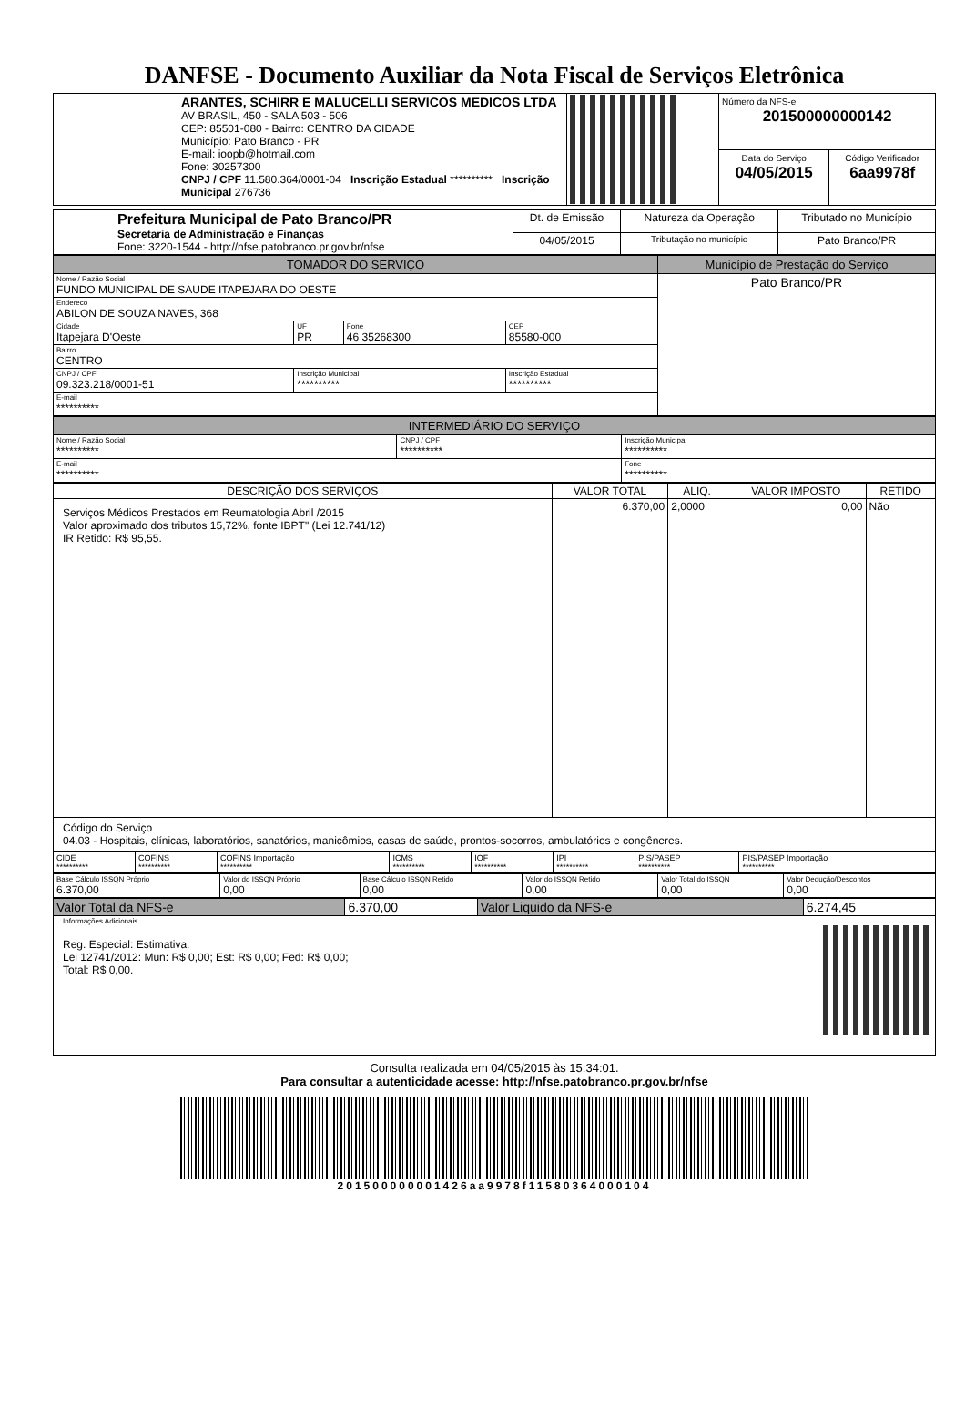DANFSE - Documento Auxiliar da Nota Fiscal de Serviços Eletrônica
| ARANTES, SCHIRR E MALUCELLI SERVICOS MEDICOS LTDA AV BRASIL, 450 - SALA 503 - 506 CEP: 85501-080 - Bairro: CENTRO DA CIDADE Município: Pato Branco - PR E-mail: ioopb@hotmail.com Fone: 30257300 CNPJ / CPF 11.580.364/0001-04 Inscrição Estadual ********** Inscrição Municipal 276736 | | Número da NFS-e 201500000000142 | |
| | | Data do Serviço 04/05/2015 | Código Verificador 6aa9978f |
| Prefeitura Municipal de Pato Branco/PR Secretaria de Administração e Finanças Fone: 3220-1544 - http://nfse.patobranco.pr.gov.br/nfse | Dt. de Emissão | Natureza da Operação | Tributado no Município |
| | 04/05/2015 | Tributação no município | Pato Branco/PR |
| TOMADOR DO SERVIÇO | | | | Município de Prestação do Serviço |
| Nome / Razão Social FUNDO MUNICIPAL DE SAUDE ITAPEJARA DO OESTE | | | | Pato Branco/PR |
| Endereco ABILON DE SOUZA NAVES, 368 | | | | |
| Cidade Itapejara D'Oeste | UF PR | Fone 46 35268300 | CEP 85580-000 | |
| Bairro CENTRO | | | | |
| CNPJ / CPF 09.323.218/0001-51 | Inscrição Municipal ********** | | Inscrição Estadual ********** | |
| E-mail ********** | | | | |
| INTERMEDIÁRIO DO SERVIÇO | | |
| Nome / Razão Social ********** | CNPJ / CPF ********** | Inscrição Municipal ********** |
| E-mail ********** | | Fone ********** |
| DESCRIÇÃO DOS SERVIÇOS | VALOR TOTAL | ALIQ. | VALOR IMPOSTO | RETIDO |
| --- | --- | --- | --- | --- |
| Serviços Médicos Prestados em Reumatologia Abril /2015 Valor aproximado dos tributos 15,72%, fonte IBPT" (Lei 12.741/12) IR Retido: R$ 95,55. | 6.370,00 | 2,0000 | 0,00 | Não |
| Código do Serviço 04.03 - Hospitais, clínicas, laboratórios, sanatórios, manicômios, casas de saúde, prontos-socorros, ambulatórios e congêneres. | | | | |
| CIDE ********** | COFINS ********** | COFINS Importação ********** | ICMS ********** | IOF ********** | IPI ********** | PIS/PASEP ********** | PIS/PASEP Importação ********** |
| Base Cálculo ISSQN Próprio 6.370,00 | Valor do ISSQN Próprio 0,00 | Base Cálculo ISSQN Retido 0,00 | Valor do ISSQN Retido 0,00 | Valor Total do ISSQN 0,00 | Valor Dedução/Descontos 0,00 |
| Valor Total da NFS-e | 6.370,00 | Valor Liquido da NFS-e | 6.274,45 |
| Informações Adicionais Reg. Especial: Estimativa. Lei 12741/2012: Mun: R$ 0,00; Est: R$ 0,00; Fed: R$ 0,00; Total: R$ 0,00. | | | |
Consulta realizada em 04/05/2015 às 15:34:01.
Para consultar a autenticidade acesse: http://nfse.patobranco.pr.gov.br/nfse
201500000001426aa9978f11580364000104